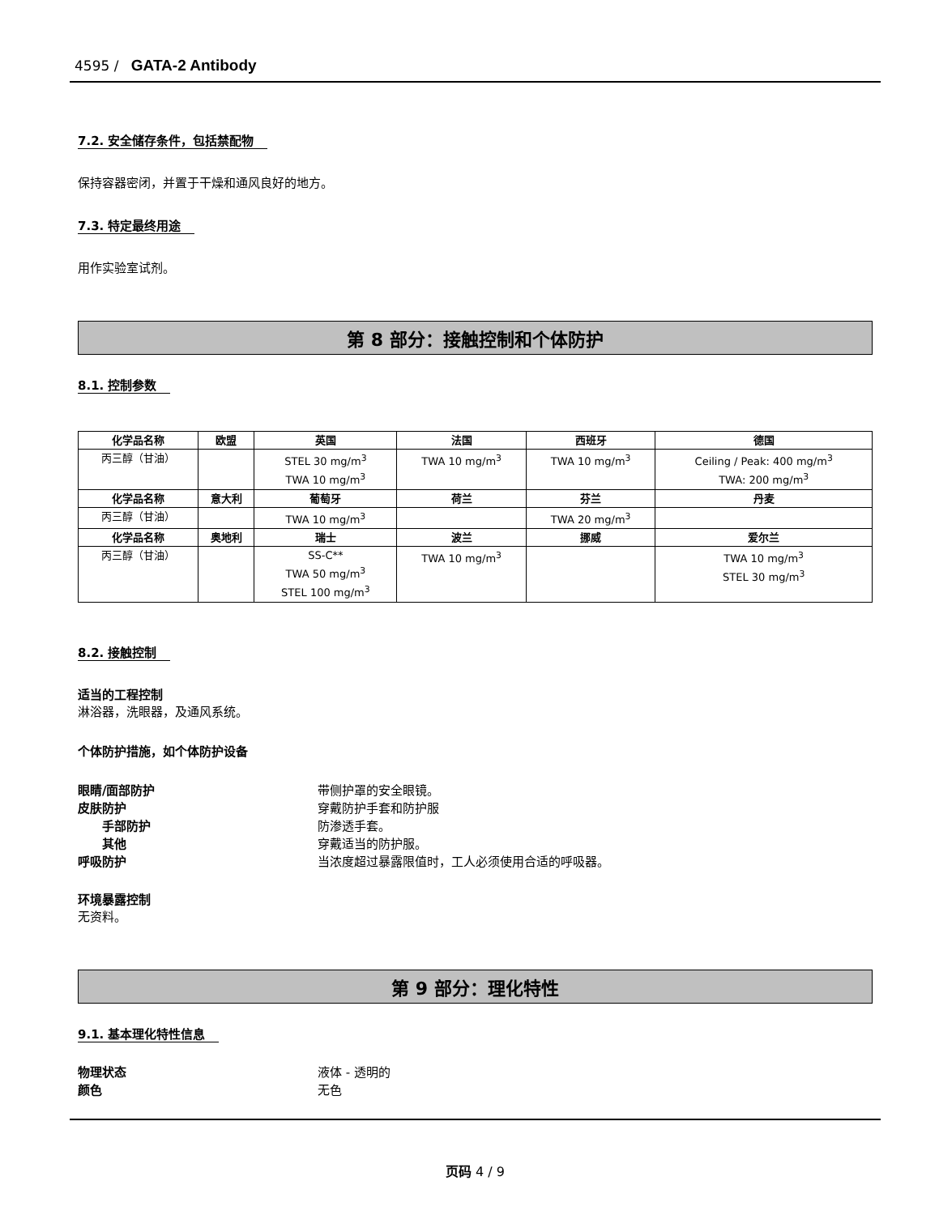4595 / GATA-2 Antibody
7.2. 安全储存条件，包括禁配物
保持容器密闭，并置于干燥和通风良好的地方。
7.3. 特定最终用途
用作实验室试剂。
第 8 部分：接触控制和个体防护
8.1. 控制参数
| 化学品名称 | 欧盟 | 英国 | 法国 | 西班牙 | 德国 |
| --- | --- | --- | --- | --- | --- |
| 丙三醇（甘油） | | STEL 30 mg/m<sup>3</sup> TWA 10 mg/m<sup>3</sup> | TWA 10 mg/m<sup>3</sup> | TWA 10 mg/m<sup>3</sup> | Ceiling / Peak: 400 mg/m<sup>3</sup> TWA: 200 mg/m<sup>3</sup> |
| 化学品名称 | 意大利 | 葡萄牙 | 荷兰 | 芬兰 | 丹麦 |
| 丙三醇（甘油） | | TWA 10 mg/m<sup>3</sup> | | TWA 20 mg/m<sup>3</sup> | |
| 化学品名称 | 奥地利 | 瑞士 | 波兰 | 挪威 | 爱尔兰 |
| 丙三醇（甘油） | | SS-C** TWA 50 mg/m<sup>3</sup> STEL 100 mg/m<sup>3</sup> | TWA 10 mg/m<sup>3</sup> | | TWA 10 mg/m<sup>3</sup> STEL 30 mg/m<sup>3</sup> |
8.2. 接触控制
适当的工程控制
淋浴器，洗眼器，及通风系统。
个体防护措施，如个体防护设备
眼睛/面部防护 带侧护罩的安全眼镜。
皮肤防护 穿戴防护手套和防护服
手部防护 防渗透手套。
其他 穿戴适当的防护服。
呼吸防护 当浓度超过暴露限值时，工人必须使用合适的呼吸器。
环境暴露控制
无资料。
第 9 部分：理化特性
9.1. 基本理化特性信息
物理状态 液体 - 透明的
颜色 无色
页码 4 / 9